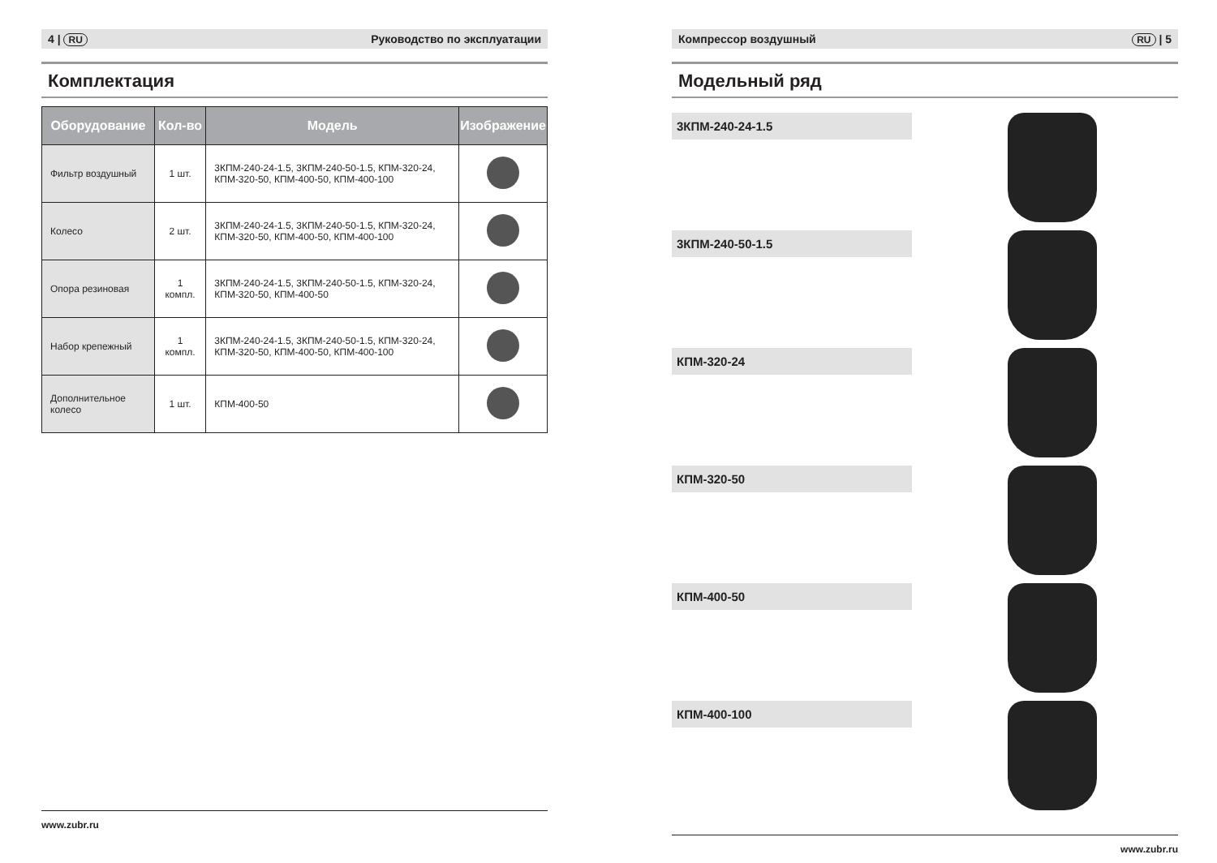4 | RU Руководство по эксплуатации
Комплектация
| Оборудование | Кол-во | Модель | Изображение |
| --- | --- | --- | --- |
| Фильтр воздушный | 1 шт. | 3КПМ-240-24-1.5, 3КПМ-240-50-1.5, КПМ-320-24, КПМ-320-50, КПМ-400-50, КПМ-400-100 | |
| Колесо | 2 шт. | 3КПМ-240-24-1.5, 3КПМ-240-50-1.5, КПМ-320-24, КПМ-320-50, КПМ-400-50, КПМ-400-100 | |
| Опора резиновая | 1 компл. | 3КПМ-240-24-1.5, 3КПМ-240-50-1.5, КПМ-320-24, КПМ-320-50, КПМ-400-50 | |
| Набор крепежный | 1 компл. | 3КПМ-240-24-1.5, 3КПМ-240-50-1.5, КПМ-320-24, КПМ-320-50, КПМ-400-50, КПМ-400-100 | |
| Дополнительное колесо | 1 шт. | КПМ-400-50 | |
www.zubr.ru
Компрессор воздушный RU | 5
Модельный ряд
3КПМ-240-24-1.5
3КПМ-240-50-1.5
КПМ-320-24
КПМ-320-50
КПМ-400-50
КПМ-400-100
www.zubr.ru